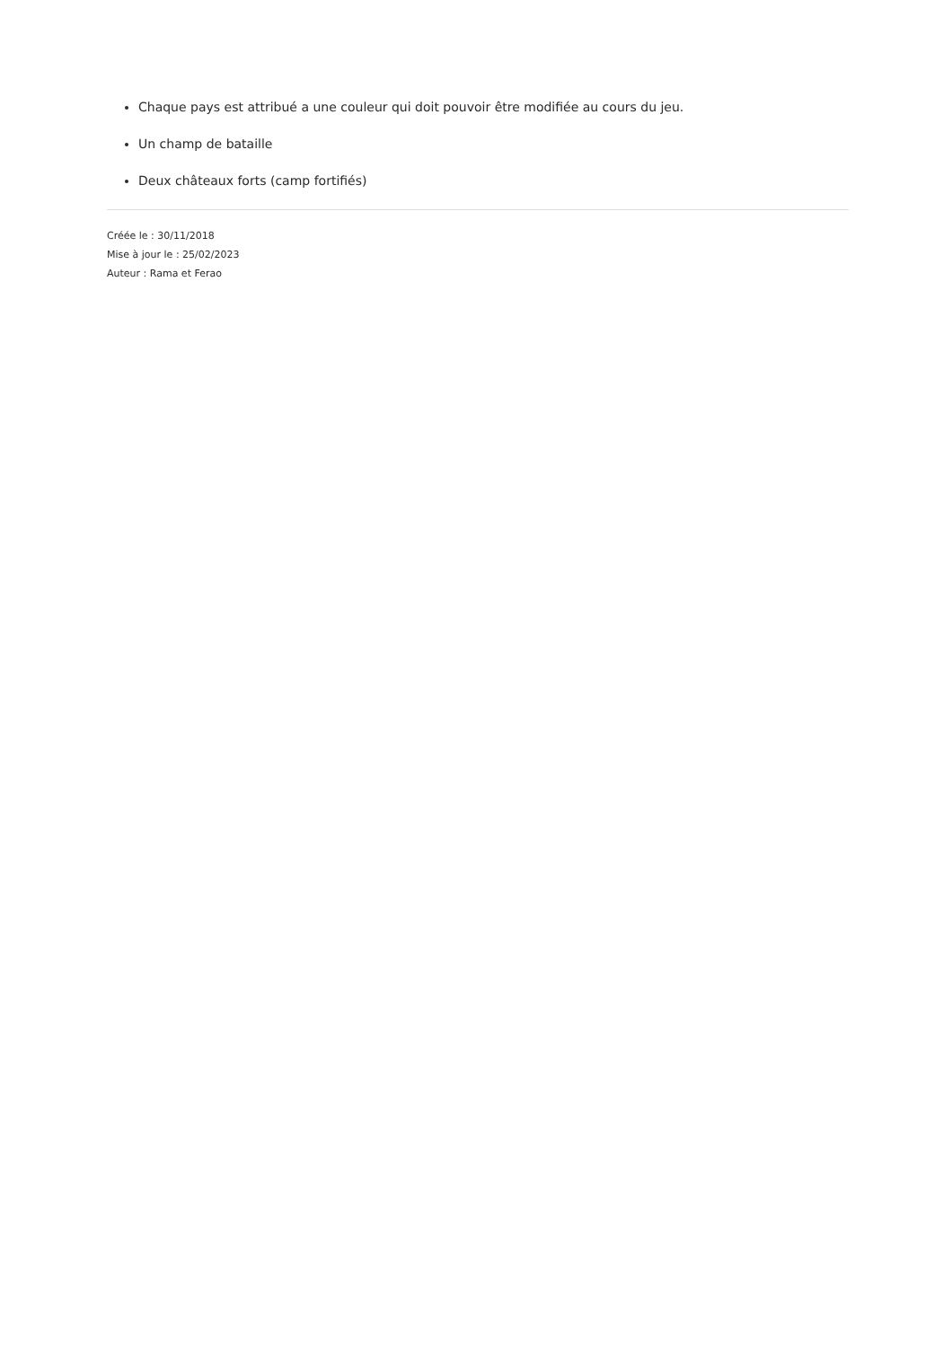Chaque pays est attribué a une couleur qui doit pouvoir être modifiée au cours du jeu.
Un champ de bataille
Deux châteaux forts (camp fortifiés)
Créée le : 30/11/2018
Mise à jour le : 25/02/2023
Auteur : Rama et Ferao